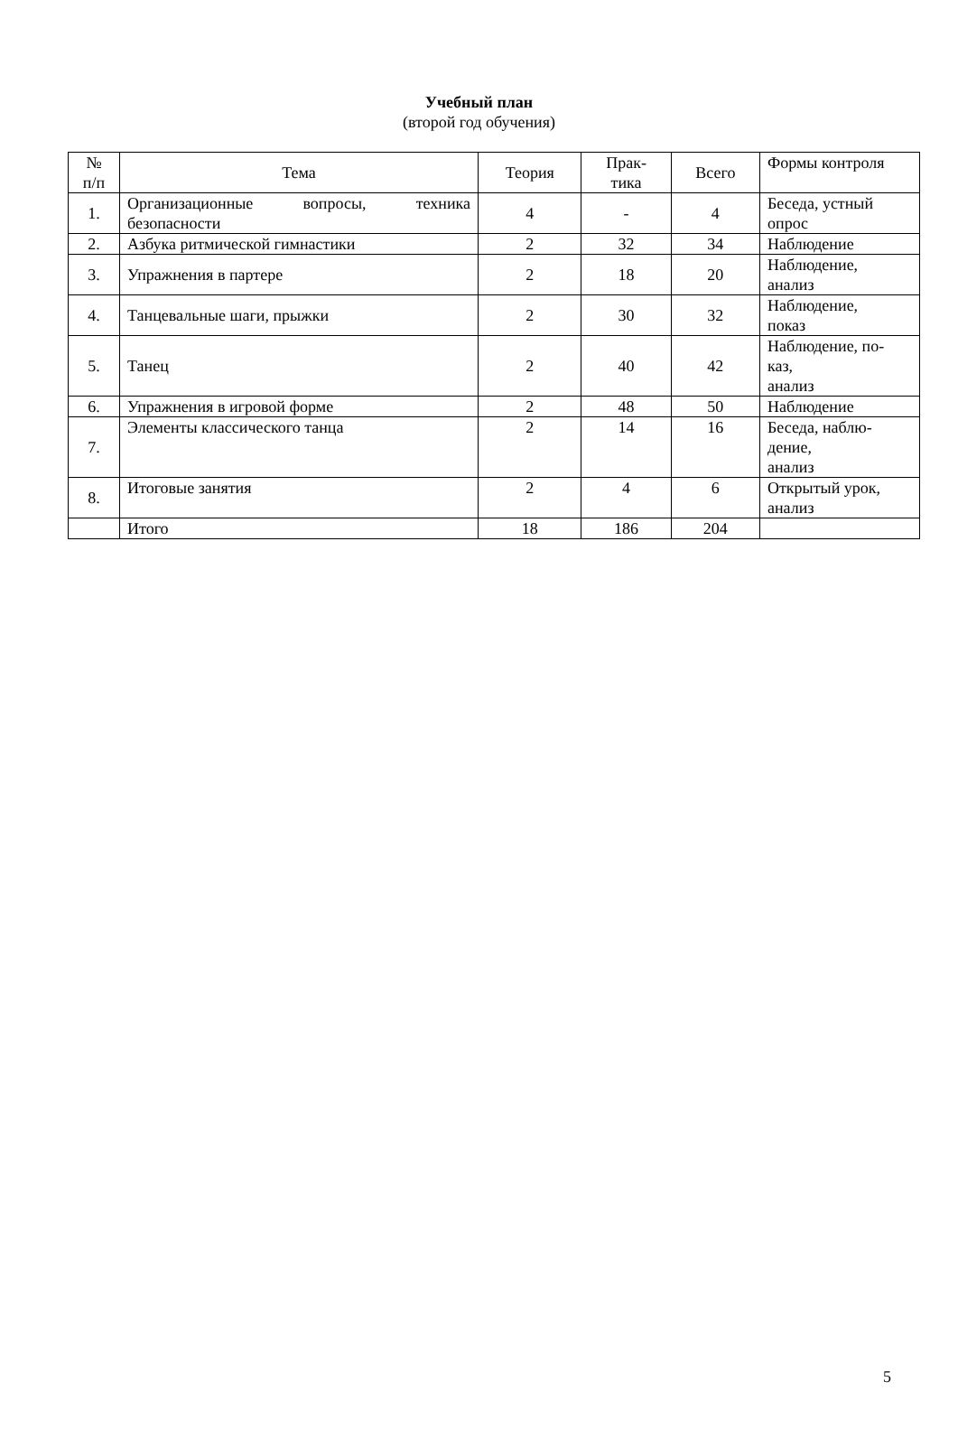Учебный план
(второй год обучения)
| № п/п | Тема | Теория | Прак- тика | Всего | Формы контроля |
| --- | --- | --- | --- | --- | --- |
| 1. | Организационные вопросы, техника безопасности | 4 | - | 4 | Беседа, устный опрос |
| 2. | Азбука ритмической гимнастики | 2 | 32 | 34 | Наблюдение |
| 3. | Упражнения в партере | 2 | 18 | 20 | Наблюдение, анализ |
| 4. | Танцевальные шаги, прыжки | 2 | 30 | 32 | Наблюдение, показ |
| 5. | Танец | 2 | 40 | 42 | Наблюдение, по- каз, анализ |
| 6. | Упражнения в игровой форме | 2 | 48 | 50 | Наблюдение |
| 7. | Элементы классического танца | 2 | 14 | 16 | Беседа, наблю- дение, анализ |
| 8. | Итоговые занятия | 2 | 4 | 6 | Открытый урок, анализ |
| | Итого | 18 | 186 | 204 | |
5